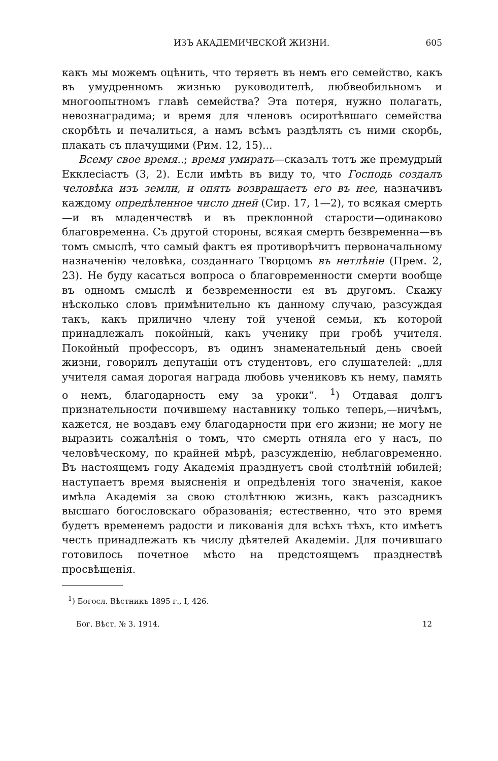ИЗЪ АКАДЕМИЧЕСКОЙ ЖИЗНИ. 605
какъ мы можемъ оцѣнить, что теряетъ въ немъ его семейство, какъ въ умудренномъ жизнью руководителѣ, любвеобильномъ и многоопытномъ главѣ семейства? Эта потеря, нужно полагать, невознаградима; и время для членовъ осиротѣвшаго семейства скорбѣть и печалиться, а намъ всѣмъ раздѣлять съ ними скорбь, плакать съ плачущими (Рим. 12, 15)...
Всему свое время..; время умирать—сказалъ тотъ же премудрый Екклесіастъ (3, 2). Если имѣть въ виду то, что Господь создалъ человѣка изъ земли, и опять возвращаетъ его въ нее, назначивъ каждому опредѣленное число дней (Сир. 17, 1—2), то всякая смерть—и въ младенчествѣ и въ преклонной старости—одинаково благовременна. Съ другой стороны, всякая смерть безвременна—въ томъ смыслѣ, что самый фактъ ея противорѣчитъ первоначальному назначенію человѣка, созданнаго Творцомъ въ нетлѣніе (Прем. 2, 23). Не буду касаться вопроса о благовременности смерти вообще въ одномъ смыслѣ и безвременности ея въ другомъ. Скажу нѣсколько словъ примѣнительно къ данному случаю, разсуждая такъ, какъ прилично члену той ученой семьи, къ которой принадлежалъ покойный, какъ ученику при гробѣ учителя. Покойный профессоръ, въ одинъ знаменательный день своей жизни, говорилъ депутаціи отъ студентовъ, его слушателей: „для учителя самая дорогая награда любовь учениковъ къ нему, память о немъ, благодарность ему за уроки“. <sup>1</sup>) Отдавая долгъ признательности почившему наставнику только теперь,—ничѣмъ, кажется, не воздавъ ему благодарности при его жизни; не могу не выразить сожалѣнія о томъ, что смерть отняла его у насъ, по человѣческому, по крайней мѣрѣ, разсужденію, неблаговременно. Въ настоящемъ году Академія празднуетъ свой столѣтній юбилей; наступаетъ время выясненія и опредѣленія того значенія, какое имѣла Академія за свою столѣтнюю жизнь, какъ разсадникъ высшаго богословскаго образованія; естественно, что это время будетъ временемъ радости и ликованія для всѣхъ тѣхъ, кто имѣетъ честь принадлежать къ числу дѣятелей Академіи. Для почившаго готовилось почетное мѣсто на предстоящемъ празднествѣ просвѣщенія.
<sup>1</sup>) Богосл. Вѣстникъ 1895 г., I, 426.
Бог. Вѣст. № 3. 1914. 12